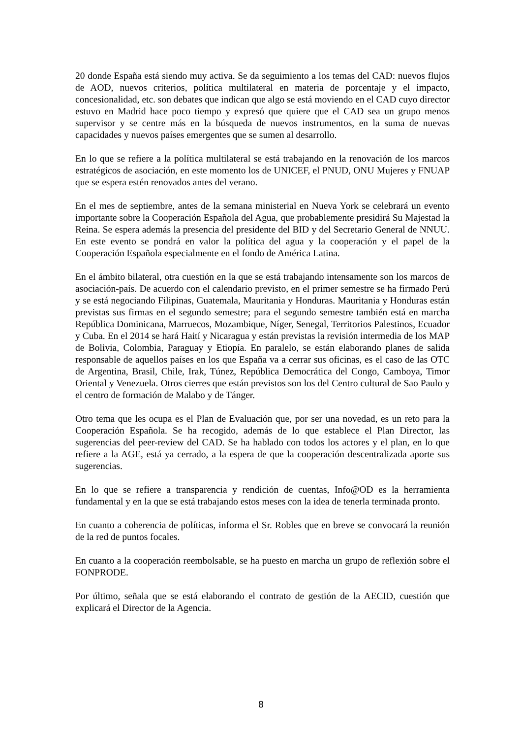20 donde España está siendo muy activa. Se da seguimiento a los temas del CAD: nuevos flujos de AOD, nuevos criterios, política multilateral en materia de porcentaje y el impacto, concesionalidad, etc. son debates que indican que algo se está moviendo en el CAD cuyo director estuvo en Madrid hace poco tiempo y expresó que quiere que el CAD sea un grupo menos supervisor y se centre más en la búsqueda de nuevos instrumentos, en la suma de nuevas capacidades y nuevos países emergentes que se sumen al desarrollo.
En lo que se refiere a la política multilateral se está trabajando en la renovación de los marcos estratégicos de asociación, en este momento los de UNICEF, el PNUD, ONU Mujeres y FNUAP que se espera estén renovados antes del verano.
En el mes de septiembre, antes de la semana ministerial en Nueva York se celebrará un evento importante sobre la Cooperación Española del Agua, que probablemente presidirá Su Majestad la Reina. Se espera además la presencia del presidente del BID y del Secretario General de NNUU. En este evento se pondrá en valor la política del agua y la cooperación y el papel de la Cooperación Española especialmente en el fondo de América Latina.
En el ámbito bilateral, otra cuestión en la que se está trabajando intensamente son los marcos de asociación-país. De acuerdo con el calendario previsto, en el primer semestre se ha firmado Perú y se está negociando Filipinas, Guatemala, Mauritania y Honduras. Mauritania y Honduras están previstas sus firmas en el segundo semestre; para el segundo semestre también está en marcha República Dominicana, Marruecos, Mozambique, Níger, Senegal, Territorios Palestinos, Ecuador y Cuba. En el 2014 se hará Haití y Nicaragua y están previstas la revisión intermedia de los MAP de Bolivia, Colombia, Paraguay y Etiopía. En paralelo, se están elaborando planes de salida responsable de aquellos países en los que España va a cerrar sus oficinas, es el caso de las OTC de Argentina, Brasil, Chile, Irak, Túnez, República Democrática del Congo, Camboya, Timor Oriental y Venezuela. Otros cierres que están previstos son los del Centro cultural de Sao Paulo y el centro de formación de Malabo y de Tánger.
Otro tema que les ocupa es el Plan de Evaluación que, por ser una novedad, es un reto para la Cooperación Española. Se ha recogido, además de lo que establece el Plan Director, las sugerencias del peer-review del CAD. Se ha hablado con todos los actores y el plan, en lo que refiere a la AGE, está ya cerrado, a la espera de que la cooperación descentralizada aporte sus sugerencias.
En lo que se refiere a transparencia y rendición de cuentas, Info@OD es la herramienta fundamental y en la que se está trabajando estos meses con la idea de tenerla terminada pronto.
En cuanto a coherencia de políticas, informa el Sr. Robles que en breve se convocará la reunión de la red de puntos focales.
En cuanto a la cooperación reembolsable, se ha puesto en marcha un grupo de reflexión sobre el FONPRODE.
Por último, señala que se está elaborando el contrato de gestión de la AECID, cuestión que explicará el Director de la Agencia.
8